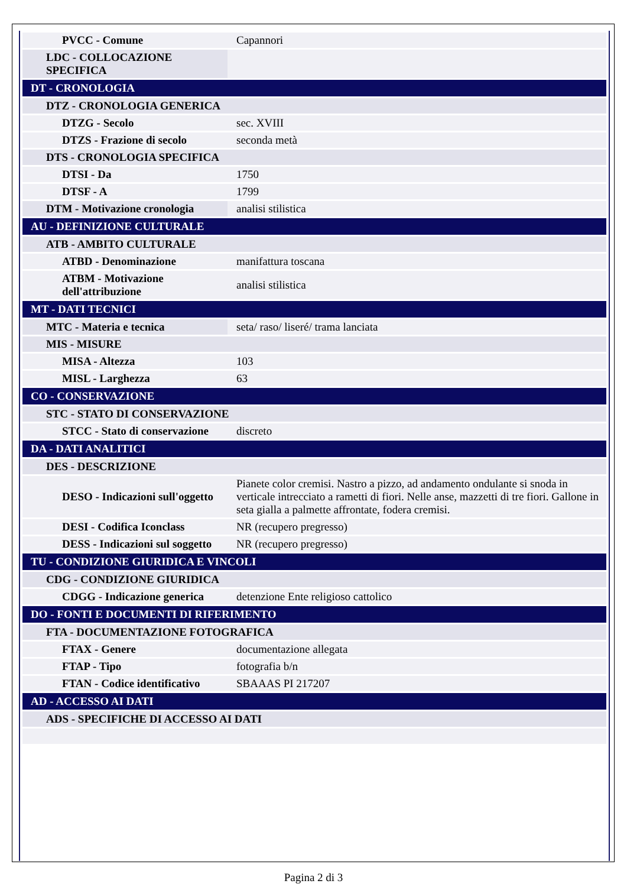| PVCC - Comune | Capannori |
| LDC - COLLOCAZIONE SPECIFICA | |
| DT - CRONOLOGIA | |
| DTZ - CRONOLOGIA GENERICA | |
| DTZG - Secolo | sec. XVIII |
| DTZS - Frazione di secolo | seconda metà |
| DTS - CRONOLOGIA SPECIFICA | |
| DTSI - Da | 1750 |
| DTSF - A | 1799 |
| DTM - Motivazione cronologia | analisi stilistica |
| AU - DEFINIZIONE CULTURALE | |
| ATB - AMBITO CULTURALE | |
| ATBD - Denominazione | manifattura toscana |
| ATBM - Motivazione dell'attribuzione | analisi stilistica |
| MT - DATI TECNICI | |
| MTC - Materia e tecnica | seta/ raso/ liseré/ trama lanciata |
| MIS - MISURE | |
| MISA - Altezza | 103 |
| MISL - Larghezza | 63 |
| CO - CONSERVAZIONE | |
| STC - STATO DI CONSERVAZIONE | |
| STCC - Stato di conservazione | discreto |
| DA - DATI ANALITICI | |
| DES - DESCRIZIONE | |
| DESO - Indicazioni sull'oggetto | Pianete color cremisi. Nastro a pizzo, ad andamento ondulante si snoda in verticale intrecciato a rametti di fiori. Nelle anse, mazzetti di tre fiori. Gallone in seta gialla a palmette affrontate, fodera cremisi. |
| DESI - Codifica Iconclass | NR (recupero pregresso) |
| DESS - Indicazioni sul soggetto | NR (recupero pregresso) |
| TU - CONDIZIONE GIURIDICA E VINCOLI | |
| CDG - CONDIZIONE GIURIDICA | |
| CDGG - Indicazione generica | detenzione Ente religioso cattolico |
| DO - FONTI E DOCUMENTI DI RIFERIMENTO | |
| FTA - DOCUMENTAZIONE FOTOGRAFICA | |
| FTAX - Genere | documentazione allegata |
| FTAP - Tipo | fotografia b/n |
| FTAN - Codice identificativo | SBAAAS PI 217207 |
| AD - ACCESSO AI DATI | |
| ADS - SPECIFICHE DI ACCESSO AI DATI | |
Pagina 2 di 3